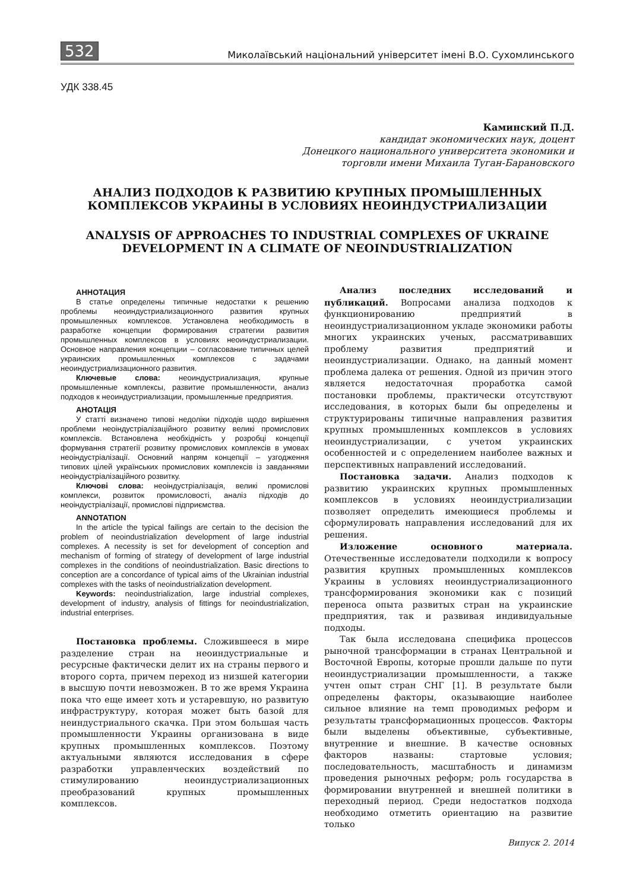532 Миколаївський національний університет імені В.О. Сухомлинського
УДК 338.45
Каминский П.Д.
кандидат экономических наук, доцент
Донецкого национального университета экономики и
торговли имени Михаила Туган-Барановского
АНАЛИЗ ПОДХОДОВ К РАЗВИТИЮ КРУПНЫХ ПРОМЫШЛЕННЫХ КОМПЛЕКСОВ УКРАИНЫ В УСЛОВИЯХ НЕОИНДУСТРИАЛИЗАЦИИ
ANALYSIS OF APPROACHES TO INDUSTRIAL COMPLEXES OF UKRAINE DEVELOPMENT IN A CLIMATE OF NEOINDUSTRIALIZATION
АННОТАЦИЯ
В статье определены типичные недостатки к решению проблемы неоиндустриализационного развития крупных промышленных комплексов. Установлена необходимость в разработке концепции формирования стратегии развития промышленных комплексов в условиях неоиндустриализации. Основное направления концепции – согласование типичных целей украинских промышленных комплексов с задачами неоиндустриализационного развития.
Ключевые слова: неоиндустриализация, крупные промышленные комплексы, развитие промышленности, анализ подходов к неоиндустриализации, промышленные предприятия.
АНОТАЦІЯ
У статті визначено типові недоліки підходів щодо вирішення проблеми неоіндустріалізаційного розвитку великі промислових комплексів. Встановлена необхідність у розробці концепції формування стратегії розвитку промислових комплексів в умовах неоіндустріалізації. Основний напрям концепції – узгодження типових цілей українських промислових комплексів із завданнями неоіндустріалізаційного розвитку.
Ключові слова: неоіндустріалізація, великі промислові комплекси, розвиток промисловості, аналіз підходів до неоіндустріалізації, промислові підприємства.
ANNOTATION
In the article the typical failings are certain to the decision the problem of neoindustrialization development of large industrial complexes. A necessity is set for development of conception and mechanism of forming of strategy of development of large industrial complexes in the conditions of neoindustrialization. Basic directions to conception are a concordance of typical aims of the Ukrainian industrial complexes with the tasks of neoindustrialization development.
Keywords: neoindustrialization, large industrial complexes, development of industry, analysis of fittings for neoindustrialization, industrial enterprises.
Постановка проблемы. Сложившееся в мире разделение стран на неоиндустриальные и ресурсные фактически делит их на страны первого и второго сорта, причем переход из низшей категории в высшую почти невозможен. В то же время Украина пока что еще имеет хоть и устаревшую, но развитую инфраструктуру, которая может быть базой для неиндустриального скачка. При этом большая часть промышленности Украины организована в виде крупных промышленных комплексов. Поэтому актуальными являются исследования в сфере разработки управленческих воздействий по стимулированию неоиндустриализационных преобразований крупных промышленных комплексов.
Анализ последних исследований и публикаций. Вопросами анализа подходов к функционированию предприятий в неоиндустриализационном укладе экономики работы многих украинских ученых, рассматривавших проблему развития предприятий и неоиндустриализации. Однако, на данный момент проблема далека от решения. Одной из причин этого является недостаточная проработка самой постановки проблемы, практически отсутствуют исследования, в которых были бы определены и структурированы типичные направления развития крупных промышленных комплексов в условиях неоиндустриализации, с учетом украинских особенностей и с определением наиболее важных и перспективных направлений исследований.
Постановка задачи. Анализ подходов к развитию украинских крупных промышленных комплексов в условиях неоиндустриализации позволяет определить имеющиеся проблемы и сформулировать направления исследований для их решения.
Изложение основного материала. Отечественные исследователи подходили к вопросу развития крупных промышленных комплексов Украины в условиях неоиндустриализационного трансформирования экономики как с позиций переноса опыта развитых стран на украинские предприятия, так и развивая индивидуальные подходы.
Так была исследована специфика процессов рыночной трансформации в странах Центральной и Восточной Европы, которые прошли дальше по пути неоиндустриализации промышленности, а также учтен опыт стран СНГ [1]. В результате были определены факторы, оказывающие наиболее сильное влияние на темп проводимых реформ и результаты трансформационных процессов. Факторы были выделены объективные, субъективные, внутренние и внешние. В качестве основных факторов названы: стартовые условия; последовательность, масштабность и динамизм проведения рыночных реформ; роль государства в формировании внутренней и внешней политики в переходный период. Среди недостатков подхода необходимо отметить ориентацию на развитие только
Випуск 2. 2014